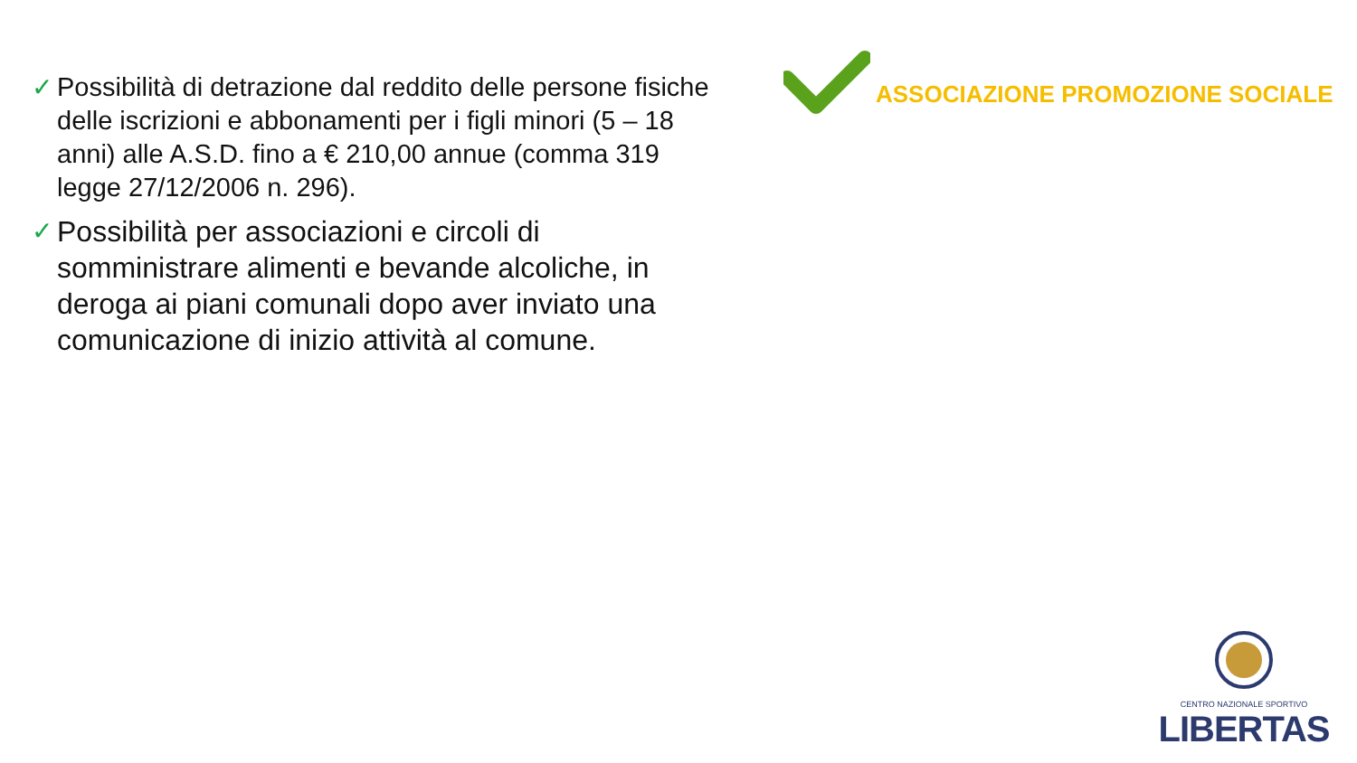✓ Possibilità di detrazione dal reddito delle persone fisiche delle iscrizioni e abbonamenti per i figli minori (5 – 18 anni) alle A.S.D. fino a € 210,00 annue (comma 319 legge 27/12/2006 n. 296).
✓ Possibilità per associazioni e circoli di somministrare alimenti e bevande alcoliche, in deroga ai piani comunali dopo aver inviato una comunicazione di inizio attività al comune.
ASSOCIAZIONE PROMOZIONE SOCIALE
CENTRO NAZIONALE SPORTIVO
LIBERTAS